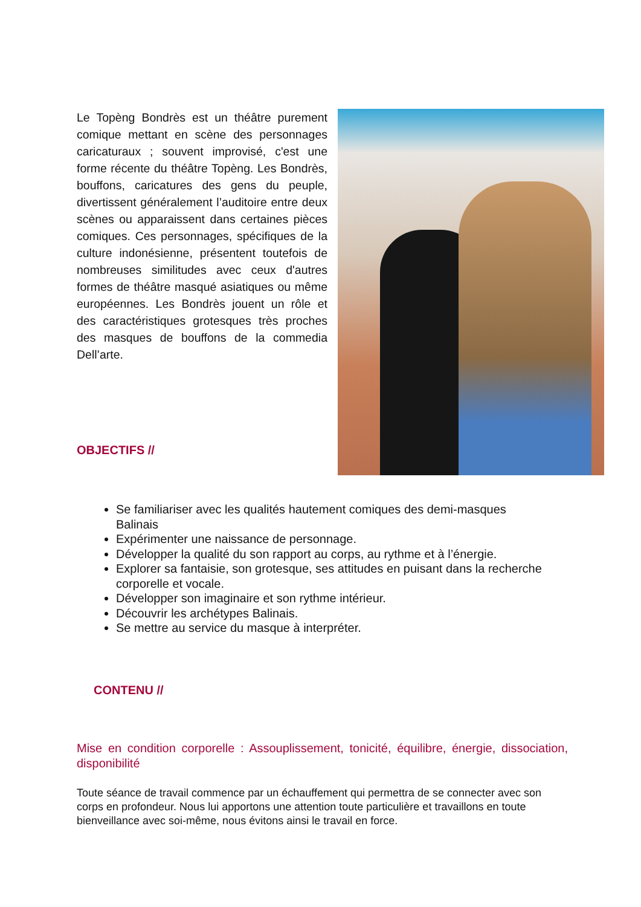Le Topèng Bondrès est un théâtre purement comique mettant en scène des personnages caricaturaux ; souvent improvisé, c'est une forme récente du théâtre Topèng. Les Bondrès, bouffons, caricatures des gens du peuple, divertissent généralement l’auditoire entre deux scènes ou apparaissent dans certaines pièces comiques. Ces personnages, spécifiques de la culture indonésienne, présentent toutefois de nombreuses similitudes avec ceux d'autres formes de théâtre masqué asiatiques ou même européennes. Les Bondrès jouent un rôle et des caractéristiques grotesques très proches des masques de bouffons de la commedia Dell’arte.
OBJECTIFS //
Se familiariser avec les qualités hautement comiques des demi-masques Balinais
Expérimenter une naissance de personnage.
Développer la qualité du son rapport au corps, au rythme et à l’énergie.
Explorer sa fantaisie, son grotesque, ses attitudes en puisant dans la recherche corporelle et vocale.
Développer son imaginaire et son rythme intérieur.
Découvrir les archétypes Balinais.
Se mettre au service du masque à interpréter.
CONTENU //
Mise en condition corporelle : Assouplissement, tonicité, équilibre, énergie, dissociation, disponibilité
Toute séance de travail commence par un échauffement qui permettra de se connecter avec son corps en profondeur. Nous lui apportons une attention toute particulière et travaillons en toute bienveillance avec soi-même, nous évitons ainsi le travail en force.